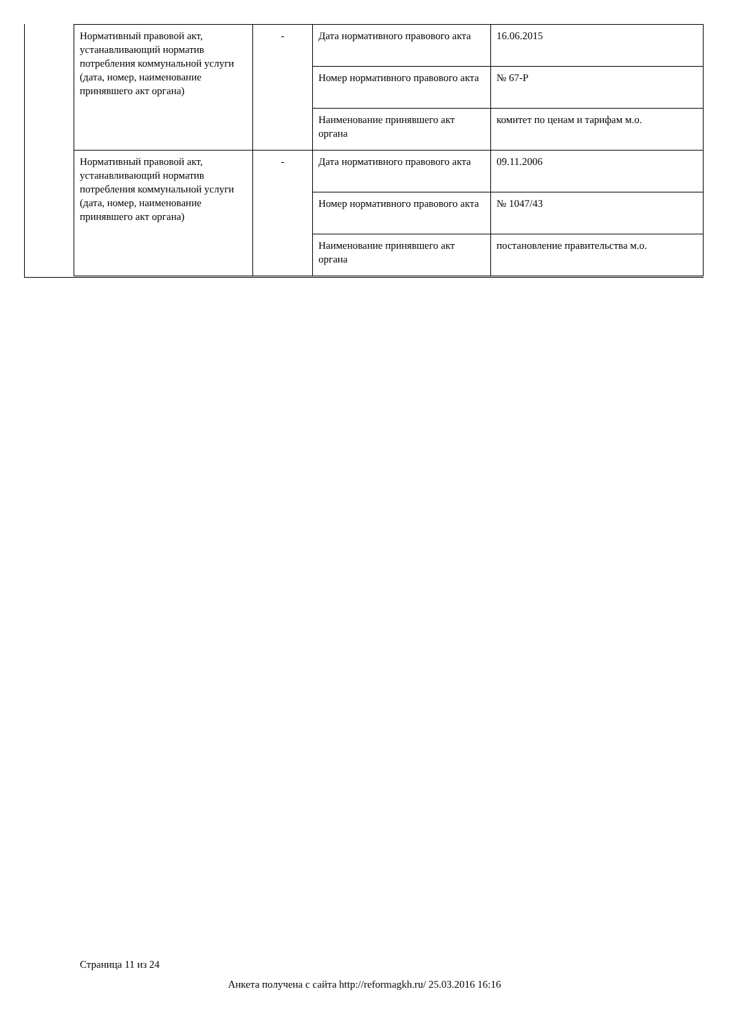| Нормативный правовой акт, устанавливающий норматив потребления коммунальной услуги (дата, номер, наименование принявшего акт органа) | - | Дата нормативного правового акта | 16.06.2015 |
| | | Номер нормативного правового акта | № 67-Р |
| | | Наименование принявшего акт органа | комитет по ценам и тарифам м.о. |
| Нормативный правовой акт, устанавливающий норматив потребления коммунальной услуги (дата, номер, наименование принявшего акт органа) | - | Дата нормативного правового акта | 09.11.2006 |
| | | Номер нормативного правового акта | № 1047/43 |
| | | Наименование принявшего акт органа | постановление правительства м.о. |
Страница 11 из 24
Анкета получена с сайта http://reformagkh.ru/ 25.03.2016 16:16